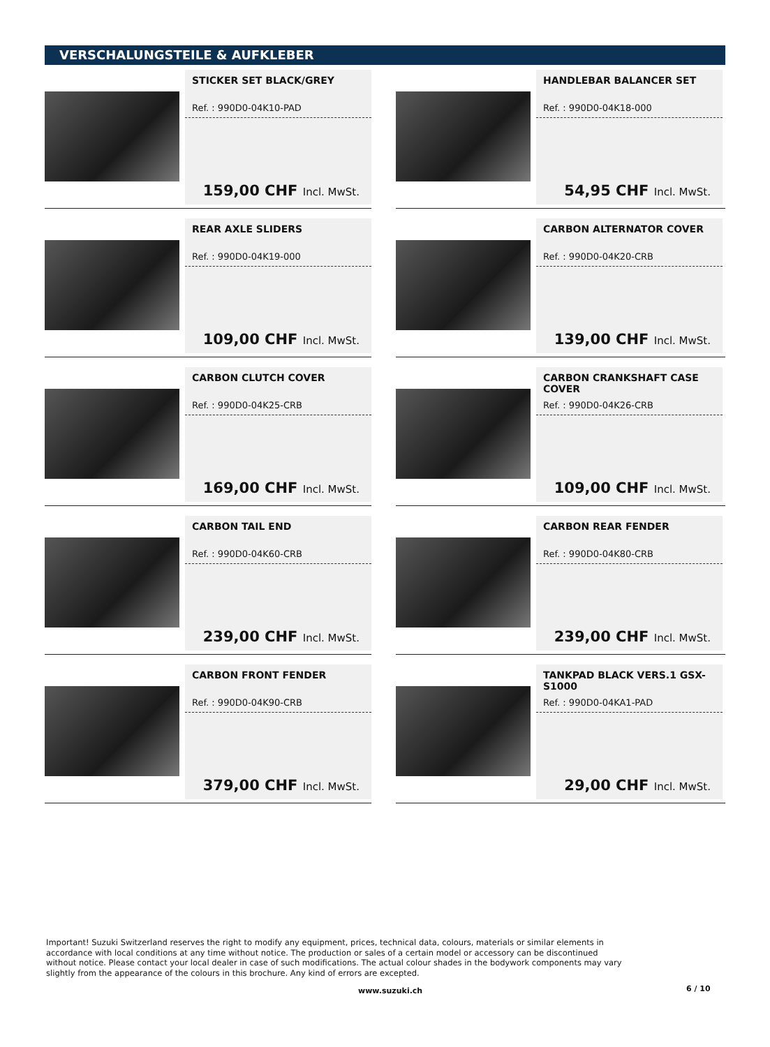VERSCHALUNGSTEILE & AUFKLEBER
STICKER SET BLACK/GREY
Ref. : 990D0-04K10-PAD
159,00 CHF Incl. MwSt.
HANDLEBAR BALANCER SET
Ref. : 990D0-04K18-000
54,95 CHF Incl. MwSt.
REAR AXLE SLIDERS
Ref. : 990D0-04K19-000
109,00 CHF Incl. MwSt.
CARBON ALTERNATOR COVER
Ref. : 990D0-04K20-CRB
139,00 CHF Incl. MwSt.
CARBON CLUTCH COVER
Ref. : 990D0-04K25-CRB
169,00 CHF Incl. MwSt.
CARBON CRANKSHAFT CASE COVER
Ref. : 990D0-04K26-CRB
109,00 CHF Incl. MwSt.
CARBON TAIL END
Ref. : 990D0-04K60-CRB
239,00 CHF Incl. MwSt.
CARBON REAR FENDER
Ref. : 990D0-04K80-CRB
239,00 CHF Incl. MwSt.
CARBON FRONT FENDER
Ref. : 990D0-04K90-CRB
379,00 CHF Incl. MwSt.
TANKPAD BLACK VERS.1 GSX-S1000
Ref. : 990D0-04KA1-PAD
29,00 CHF Incl. MwSt.
Important! Suzuki Switzerland reserves the right to modify any equipment, prices, technical data, colours, materials or similar elements in accordance with local conditions at any time without notice. The production or sales of a certain model or accessory can be discontinued without notice. Please contact your local dealer in case of such modifications. The actual colour shades in the bodywork components may vary slightly from the appearance of the colours in this brochure. Any kind of errors are excepted.
www.suzuki.ch 6 / 10